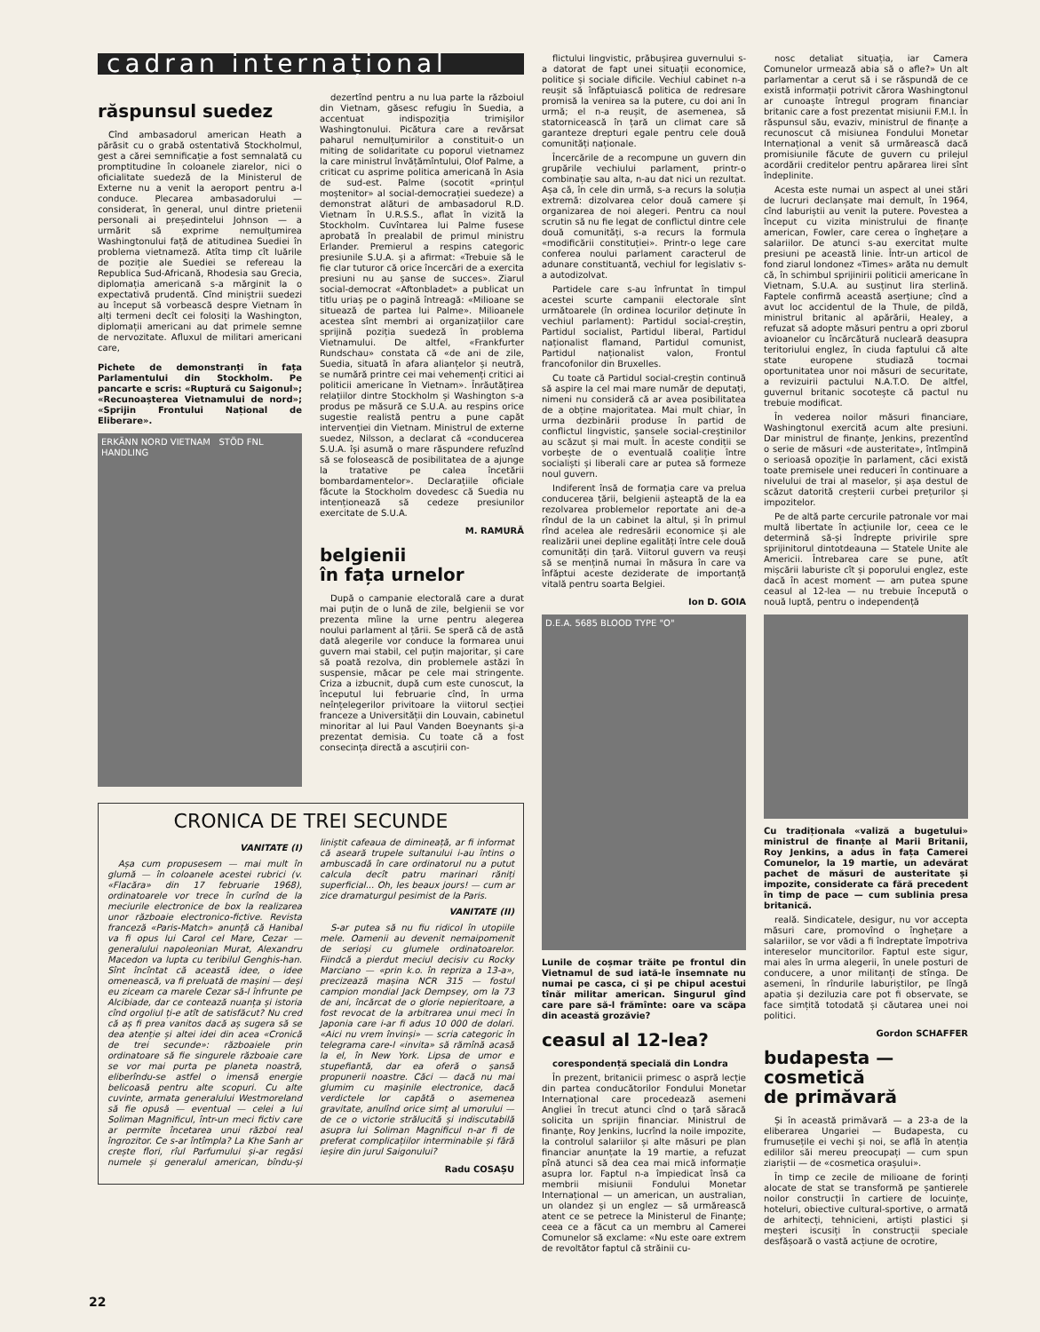cadran internațional
răspunsul suedez
Cînd ambasadorul american Heath a părăsit cu o grabă ostentativă Stockholmul, gest a cărei semnificație a fost semnalată cu promptitudine în coloanele ziarelor, nici o oficialitate suedeză de la Ministerul de Externe nu a venit la aeroport pentru a-l conduce. Plecarea ambasadorului — considerat, în general, unul dintre prietenii personali ai președintelui Johnson — a urmărit să exprime nemulțumirea Washingtonului față de atitudinea Suediei în problema vietnameză. Atîta timp cît luările de poziție ale Suediei se refereau la Republica Sud-Africană, Rhodesia sau Grecia, diplomația americană s-a mărginit la o expectativă prudentă. Cînd miniștrii suedezi au început să vorbească despre Vietnam în alți termeni decît cei folosiți la Washington, diplomații americani au dat primele semne de nervozitate. Afluxul de militari americani care,
Pichete de demonstranți în fața Parlamentului din Stockholm. Pe pancarte e scris: «Ruptură cu Saigonul»; «Recunoașterea Vietnamului de nord»; «Sprijin Frontului Național de Eliberare».
ERKÄNN NORD VIETNAM STÖD FNL HANDLING
dezertînd pentru a nu lua parte la războiul din Vietnam, găsesc refugiu în Suedia, a accentuat indispoziția trimișilor Washingtonului. Picătura care a revărsat paharul nemulțumirilor a constituit-o un miting de solidaritate cu poporul vietnamez la care ministrul învățămîntului, Olof Palme, a criticat cu asprime politica americană în Asia de sud-est. Palme (socotit «prințul moștenitor» al social-democrației suedeze) a demonstrat alături de ambasadorul R.D. Vietnam în U.R.S.S., aflat în vizită la Stockholm. Cuvîntarea lui Palme fusese aprobată în prealabil de primul ministru Erlander. Premierul a respins categoric presiunile S.U.A. și a afirmat: «Trebuie să le fie clar tuturor că orice încercări de a exercita presiuni nu au șanse de succes». Ziarul social-democrat «Aftonbladet» a publicat un titlu uriaș pe o pagină întreagă: «Milioane se situează de partea lui Palme». Milioanele acestea sînt membri ai organizațiilor care sprijină poziția suedeză în problema Vietnamului. De altfel, «Frankfurter Rundschau» constata că «de ani de zile, Suedia, situată în afara alianțelor și neutră, se numără printre cei mai vehemenți critici ai politicii americane în Vietnam». Înrăutățirea relațiilor dintre Stockholm și Washington s-a produs pe măsură ce S.U.A. au respins orice sugestie realistă pentru a pune capăt intervenției din Vietnam. Ministrul de externe suedez, Nilsson, a declarat că «conducerea S.U.A. își asumă o mare răspundere refuzînd să se folosească de posibilitatea de a ajunge la tratative pe calea încetării bombardamentelor». Declarațiile oficiale făcute la Stockholm dovedesc că Suedia nu intenționează să cedeze presiunilor exercitate de S.U.A.
M. RAMURĂ
belgienii
în fața urnelor
După o campanie electorală care a durat mai puțin de o lună de zile, belgienii se vor prezenta mîine la urne pentru alegerea noului parlament al țării. Se speră că de astă dată alegerile vor conduce la formarea unui guvern mai stabil, cel puțin majoritar, și care să poată rezolva, din problemele astăzi în suspensie, măcar pe cele mai stringente. Criza a izbucnit, după cum este cunoscut, la începutul lui februarie cînd, în urma neînțelegerilor privitoare la viitorul secției franceze a Universității din Louvain, cabinetul minoritar al lui Paul Vanden Boeynants și-a prezentat demisia. Cu toate că a fost consecința directă a ascuțirii con-
CRONICA DE TREI SECUNDE
VANITATE (I)
Așa cum propusesem — mai mult în glumă — în coloanele acestei rubrici (v. «Flacăra» din 17 februarie 1968), ordinatoarele vor trece în curînd de la meciurile electronice de box la realizarea unor războaie electronico-fictive. Revista franceză «Paris-Match» anunță că Hanibal va fi opus lui Carol cel Mare, Cezar — generalului napoleonian Murat, Alexandru Macedon va lupta cu teribilul Genghis-han. Sînt încîntat că această idee, o idee omenească, va fi preluată de mașini — deși eu ziceam ca marele Cezar să-l înfrunte pe Alcibiade, dar ce contează nuanța și istoria cînd orgoliul ți-e atît de satisfăcut? Nu cred că aș fi prea vanitos dacă aș sugera să se dea atenție și altei idei din acea «Cronică de trei secunde»: războaiele prin ordinatoare să fie singurele războaie care se vor mai purta pe planeta noastră, eliberîndu-se astfel o imensă energie belicoasă pentru alte scopuri. Cu alte cuvinte, armata generalului Westmoreland să fie opusă — eventual — celei a lui Soliman Magnificul, într-un meci fictiv care ar permite încetarea unui război real îngrozitor. Ce s-ar întîmpla? La Khe Sanh ar crește flori, rîul Parfumului și-ar regăsi numele și generalul american, bîndu-și liniștit cafeaua de dimineață, ar fi informat că aseară trupele sultanului i-au întins o ambuscadă în care ordinatorul nu a putut calcula decît patru marinari răniți superficial... Oh, les beaux jours! — cum ar zice dramaturgul pesimist de la Paris.
VANITATE (II)
S-ar putea să nu fiu ridicol în utopiile mele. Oamenii au devenit nemaipomenit de serioși cu glumele ordinatoarelor. Fiindcă a pierdut meciul decisiv cu Rocky Marciano — «prin k.o. în repriza a 13-a», precizează mașina NCR 315 — fostul campion mondial Jack Dempsey, om la 73 de ani, încărcat de o glorie nepieritoare, a fost revocat de la arbitrarea unui meci în Japonia care i-ar fi adus 10 000 de dolari. «Aici nu vrem învinși» — scria categoric în telegrama care-l «invita» să rămînă acasă la el, în New York. Lipsa de umor e stupefiantă, dar ea oferă o șansă propunerii noastre. Căci — dacă nu mai glumim cu mașinile electronice, dacă verdictele lor capătă o asemenea gravitate, anulînd orice simț al umorului — de ce o victorie strălucită și indiscutabilă asupra lui Soliman Magnificul n-ar fi de preferat complicațiilor interminabile și fără ieșire din jurul Saigonului?
Radu COSAȘU
flictului lingvistic, prăbușirea guvernului s-a datorat de fapt unei situații economice, politice și sociale dificile. Vechiul cabinet n-a reușit să înfăptuiască politica de redresare promisă la venirea sa la putere, cu doi ani în urmă; el n-a reușit, de asemenea, să statornicească în țară un climat care să garanteze drepturi egale pentru cele două comunități naționale.
Încercările de a recompune un guvern din grupările vechiului parlament, printr-o combinație sau alta, n-au dat nici un rezultat. Așa că, în cele din urmă, s-a recurs la soluția extremă: dizolvarea celor două camere și organizarea de noi alegeri. Pentru ca noul scrutin să nu fie legat de conflictul dintre cele două comunități, s-a recurs la formula «modificării constituției». Printr-o lege care conferea noului parlament caracterul de adunare constituantă, vechiul for legislativ s-a autodizolvat.
Partidele care s-au înfruntat în timpul acestei scurte campanii electorale sînt următoarele (în ordinea locurilor deținute în vechiul parlament): Partidul social-creștin, Partidul socialist, Partidul liberal, Partidul naționalist flamand, Partidul comunist, Partidul naționalist valon, Frontul francofonilor din Bruxelles.
Cu toate că Partidul social-creștin continuă să aspire la cel mai mare număr de deputați, nimeni nu consideră că ar avea posibilitatea de a obține majoritatea. Mai mult chiar, în urma dezbinării produse în partid de conflictul lingvistic, șansele social-creștinilor au scăzut și mai mult. În aceste condiții se vorbește de o eventuală coaliție între socialiști și liberali care ar putea să formeze noul guvern.
Indiferent însă de formația care va prelua conducerea țării, belgienii așteaptă de la ea rezolvarea problemelor reportate ani de-a rîndul de la un cabinet la altul, și în primul rînd acelea ale redresării economice și ale realizării unei depline egalități între cele două comunități din țară. Viitorul guvern va reuși să se mențină numai în măsura în care va înfăptui aceste deziderate de importanță vitală pentru soarta Belgiei.
Ion D. GOIA
D.E.A. 5685 BLOOD TYPE "O"
Lunile de coșmar trăite pe frontul din Vietnamul de sud iată-le însemnate nu numai pe casca, ci și pe chipul acestui tînăr militar american. Singurul gînd care pare să-l frămînte: oare va scăpa din această grozăvie?
ceasul al 12-lea?
corespondență specială din Londra
În prezent, britanicii primesc o aspră lecție din partea conducătorilor Fondului Monetar Internațional care procedează asemeni Angliei în trecut atunci cînd o țară săracă solicita un sprijin financiar. Ministrul de finanțe, Roy Jenkins, lucrînd la noile impozite, la controlul salariilor și alte măsuri pe plan financiar anunțate la 19 martie, a refuzat pînă atunci să dea cea mai mică informație asupra lor. Faptul n-a împiedicat însă ca membrii misiunii Fondului Monetar Internațional — un american, un australian, un olandez și un englez — să urmărească atent ce se petrece la Ministerul de Finanțe; ceea ce a făcut ca un membru al Camerei Comunelor să exclame: «Nu este oare extrem de revoltător faptul că străinii cu-
nosc detaliat situația, iar Camera Comunelor urmează abia să o afle?» Un alt parlamentar a cerut să i se răspundă de ce există informații potrivit cărora Washingtonul ar cunoaște întregul program financiar britanic care a fost prezentat misiunii F.M.I. În răspunsul său, evaziv, ministrul de finanțe a recunoscut că misiunea Fondului Monetar Internațional a venit să urmărească dacă promisiunile făcute de guvern cu prilejul acordării creditelor pentru apărarea lirei sînt îndeplinite.
Acesta este numai un aspect al unei stări de lucruri declanșate mai demult, în 1964, cînd laburiștii au venit la putere. Povestea a început cu vizita ministrului de finanțe american, Fowler, care cerea o înghețare a salariilor. De atunci s-au exercitat multe presiuni pe această linie. Într-un articol de fond ziarul londonez «Times» arăta nu demult că, în schimbul sprijinirii politicii americane în Vietnam, S.U.A. au susținut lira sterlină. Faptele confirmă această aserțiune; cînd a avut loc accidentul de la Thule, de pildă, ministrul britanic al apărării, Healey, a refuzat să adopte măsuri pentru a opri zborul avioanelor cu încărcătură nucleară deasupra teritoriului englez, în ciuda faptului că alte state europene studiază tocmai oportunitatea unor noi măsuri de securitate, a revizuirii pactului N.A.T.O. De altfel, guvernul britanic socotește că pactul nu trebuie modificat.
În vederea noilor măsuri financiare, Washingtonul exercită acum alte presiuni. Dar ministrul de finanțe, Jenkins, prezentînd o serie de măsuri «de austeritate», întîmpină o serioasă opoziție în parlament, căci există toate premisele unei reduceri în continuare a nivelului de trai al maselor, și așa destul de scăzut datorită creșterii curbei prețurilor și impozitelor.
Pe de altă parte cercurile patronale vor mai multă libertate în acțiunile lor, ceea ce le determină să-și îndrepte privirile spre sprijinitorul dintotdeauna — Statele Unite ale Americii. Întrebarea care se pune, atît mișcării laburiste cît și poporului englez, este dacă în acest moment — am putea spune ceasul al 12-lea — nu trebuie începută o nouă luptă, pentru o independență
Cu tradiționala «valiză a bugetului» ministrul de finanțe al Marii Britanii, Roy Jenkins, a adus în fața Camerei Comunelor, la 19 martie, un adevărat pachet de măsuri de austeritate și impozite, considerate ca fără precedent în timp de pace — cum sublinia presa britanică.
reală. Sindicatele, desigur, nu vor accepta măsuri care, promovînd o înghețare a salariilor, se vor vădi a fi îndreptate împotriva intereselor muncitorilor. Faptul este sigur, mai ales în urma alegerii, în unele posturi de conducere, a unor militanți de stînga. De asemeni, în rîndurile laburiștilor, pe lîngă apatia și deziluzia care pot fi observate, se face simțită totodată și căutarea unei noi politici.
Gordon SCHAFFER
budapesta —
cosmetică
de primăvară
Și în această primăvară — a 23-a de la eliberarea Ungariei — Budapesta, cu frumusețile ei vechi și noi, se află în atenția edililor săi mereu preocupați — cum spun ziariștii — de «cosmetica orașului».
În timp ce zecile de milioane de forinți alocate de stat se transformă pe șantierele noilor construcții în cartiere de locuințe, hoteluri, obiective cultural-sportive, o armată de arhitecți, tehnicieni, artiști plastici și meșteri iscusiți în construcții speciale desfășoară o vastă acțiune de ocrotire,
22